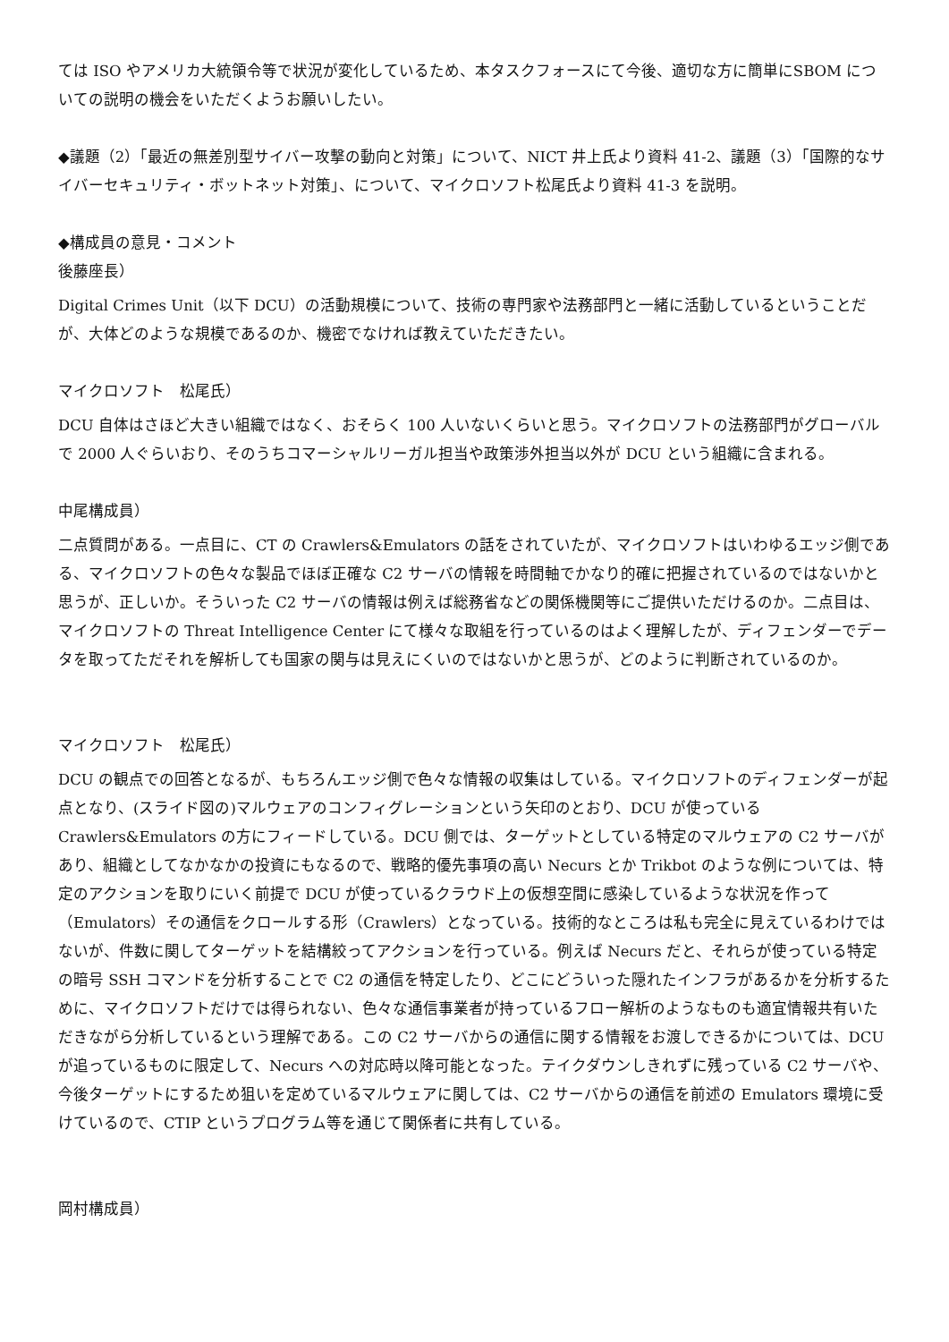ては ISO やアメリカ大統領令等で状況が変化しているため、本タスクフォースにて今後、適切な方に簡単にSBOM についての説明の機会をいただくようお願いしたい。
◆議題（2）「最近の無差別型サイバー攻撃の動向と対策」について、NICT 井上氏より資料 41-2、議題（3）「国際的なサイバーセキュリティ・ボットネット対策」、について、マイクロソフト松尾氏より資料 41-3 を説明。
◆構成員の意見・コメント
後藤座長）
Digital Crimes Unit（以下 DCU）の活動規模について、技術の専門家や法務部門と一緒に活動しているということだが、大体どのような規模であるのか、機密でなければ教えていただきたい。
マイクロソフト　松尾氏）
DCU 自体はさほど大きい組織ではなく、おそらく 100 人いないくらいと思う。マイクロソフトの法務部門がグローバルで 2000 人ぐらいおり、そのうちコマーシャルリーガル担当や政策渉外担当以外が DCU という組織に含まれる。
中尾構成員）
二点質問がある。一点目に、CT の Crawlers&Emulators の話をされていたが、マイクロソフトはいわゆるエッジ側である、マイクロソフトの色々な製品でほぼ正確な C2 サーバの情報を時間軸でかなり的確に把握されているのではないかと思うが、正しいか。そういった C2 サーバの情報は例えば総務省などの関係機関等にご提供いただけるのか。二点目は、マイクロソフトの Threat Intelligence Center にて様々な取組を行っているのはよく理解したが、ディフェンダーでデータを取ってただそれを解析しても国家の関与は見えにくいのではないかと思うが、どのように判断されているのか。
マイクロソフト　松尾氏）
DCU の観点での回答となるが、もちろんエッジ側で色々な情報の収集はしている。マイクロソフトのディフェンダーが起点となり、(スライド図の)マルウェアのコンフィグレーションという矢印のとおり、DCU が使っている Crawlers&Emulators の方にフィードしている。DCU 側では、ターゲットとしている特定のマルウェアの C2 サーバがあり、組織としてなかなかの投資にもなるので、戦略的優先事項の高い Necurs とか Trikbot のような例については、特定のアクションを取りにいく前提で DCU が使っているクラウド上の仮想空間に感染しているような状況を作って（Emulators）その通信をクロールする形（Crawlers）となっている。技術的なところは私も完全に見えているわけではないが、件数に関してターゲットを結構絞ってアクションを行っている。例えば Necurs だと、それらが使っている特定の暗号 SSH コマンドを分析することで C2 の通信を特定したり、どこにどういった隠れたインフラがあるかを分析するために、マイクロソフトだけでは得られない、色々な通信事業者が持っているフロー解析のようなものも適宜情報共有いただきながら分析しているという理解である。この C2 サーバからの通信に関する情報をお渡しできるかについては、DCU が追っているものに限定して、Necurs への対応時以降可能となった。テイクダウンしきれずに残っている C2 サーバや、今後ターゲットにするため狙いを定めているマルウェアに関しては、C2 サーバからの通信を前述の Emulators 環境に受けているので、CTIP というプログラム等を通じて関係者に共有している。
岡村構成員）